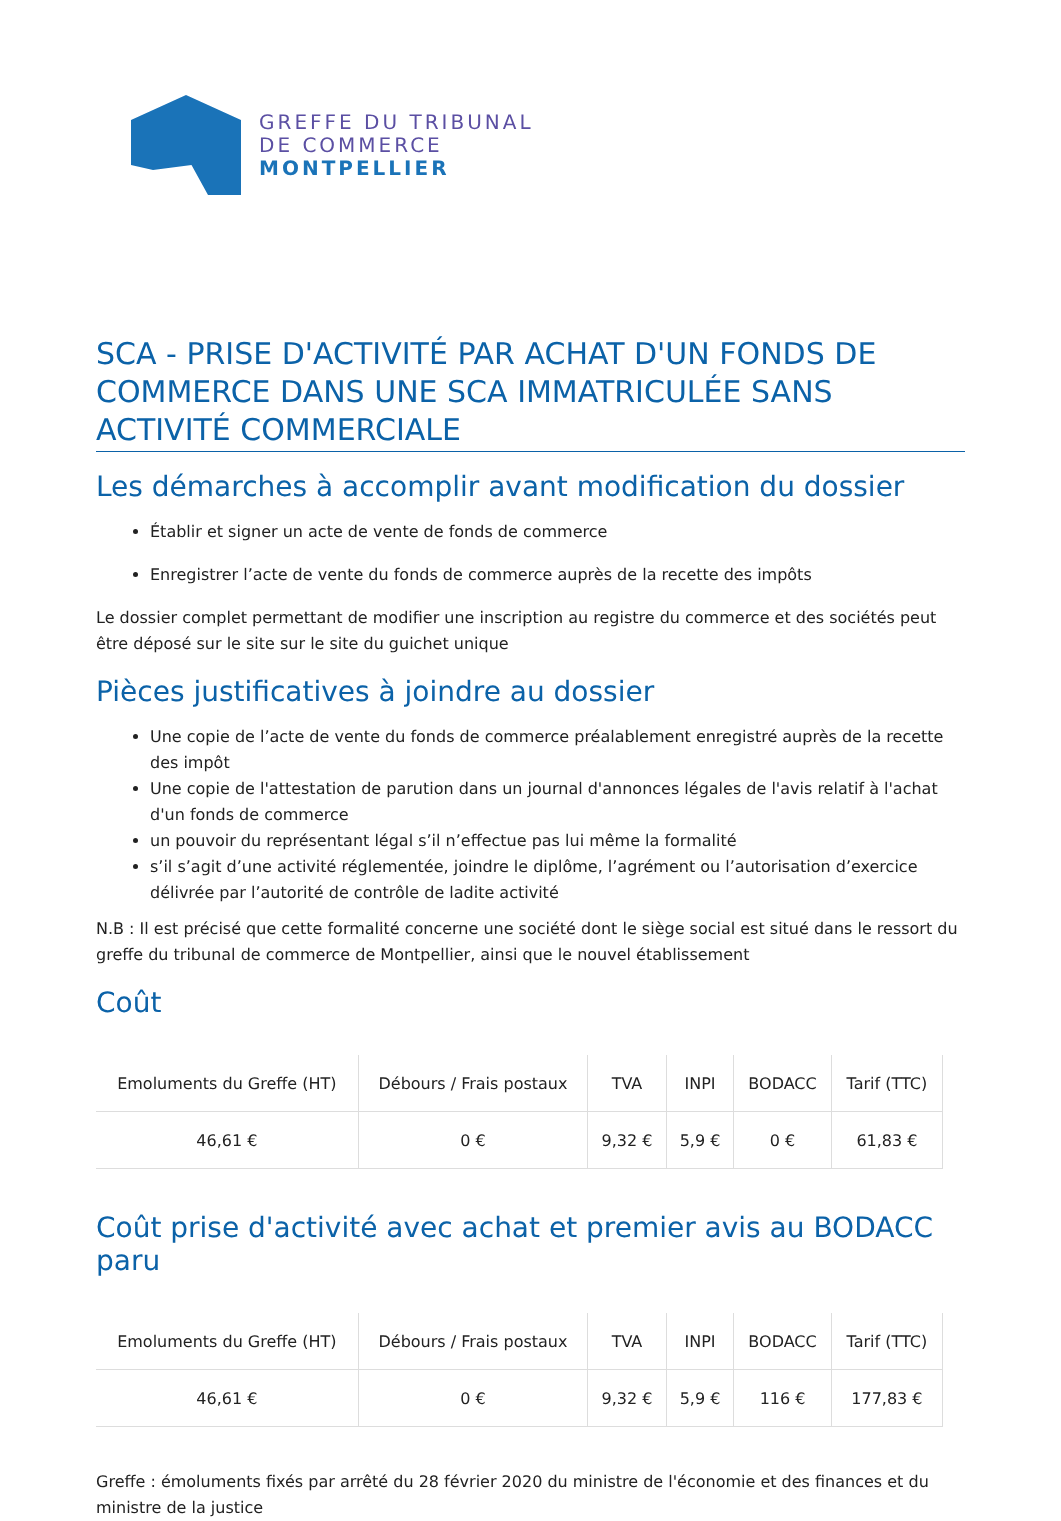GREFFE DU TRIBUNAL
DE COMMERCE
MONTPELLIER
SCA - PRISE D'ACTIVITÉ PAR ACHAT D'UN FONDS DE COMMERCE DANS UNE SCA IMMATRICULÉE SANS ACTIVITÉ COMMERCIALE
Les démarches à accomplir avant modification du dossier
Établir et signer un acte de vente de fonds de commerce
Enregistrer l’acte de vente du fonds de commerce auprès de la recette des impôts
Le dossier complet permettant de modifier une inscription au registre du commerce et des sociétés peut être déposé sur le site sur le site du guichet unique
Pièces justificatives à joindre au dossier
Une copie de l’acte de vente du fonds de commerce préalablement enregistré auprès de la recette des impôt
Une copie de l'attestation de parution dans un journal d'annonces légales de l'avis relatif à l'achat d'un fonds de commerce
un pouvoir du représentant légal s’il n’effectue pas lui même la formalité
s’il s’agit d’une activité réglementée, joindre le diplôme, l’agrément ou l’autorisation d’exercice délivrée par l’autorité de contrôle de ladite activité
N.B : Il est précisé que cette formalité concerne une société dont le siège social est situé dans le ressort du greffe du tribunal de commerce de Montpellier, ainsi que le nouvel établissement
Coût
| Emoluments du Greffe (HT) | Débours / Frais postaux | TVA | INPI | BODACC | Tarif (TTC) |
| --- | --- | --- | --- | --- | --- |
| 46,61 € | 0 € | 9,32 € | 5,9 € | 0 € | 61,83 € |
Coût prise d'activité avec achat et premier avis au BODACC paru
| Emoluments du Greffe (HT) | Débours / Frais postaux | TVA | INPI | BODACC | Tarif (TTC) |
| --- | --- | --- | --- | --- | --- |
| 46,61 € | 0 € | 9,32 € | 5,9 € | 116 € | 177,83 € |
Greffe : émoluments fixés par arrêté du 28 février 2020 du ministre de l'économie et des finances et du ministre de la justice